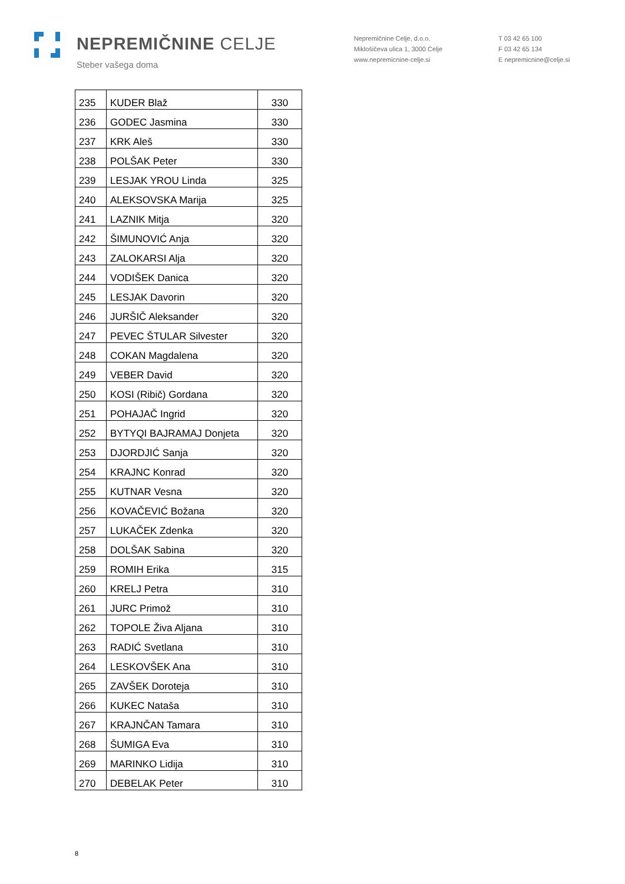NEPREMIČNINE CELJE
Steber vašega doma
Nepremičnine Celje, d.o.o.
Miklošičeva ulica 1, 3000 Celje
www.nepremicnine-celje.si
T 03 42 65 100
F 03 42 65 134
E nepremicnine@celje.si
| 235 | KUDER Blaž | 330 |
| 236 | GODEC Jasmina | 330 |
| 237 | KRK Aleš | 330 |
| 238 | POLŠAK Peter | 330 |
| 239 | LESJAK YROU Linda | 325 |
| 240 | ALEKSOVSKA Marija | 325 |
| 241 | LAZNIK Mitja | 320 |
| 242 | ŠIMUNOVIĆ Anja | 320 |
| 243 | ZALOKARSI Alja | 320 |
| 244 | VODIŠEK Danica | 320 |
| 245 | LESJAK Davorin | 320 |
| 246 | JURŠIČ Aleksander | 320 |
| 247 | PEVEC ŠTULAR Silvester | 320 |
| 248 | COKAN Magdalena | 320 |
| 249 | VEBER David | 320 |
| 250 | KOSI (Ribič) Gordana | 320 |
| 251 | POHAJAČ Ingrid | 320 |
| 252 | BYTYQI BAJRAMAJ Donjeta | 320 |
| 253 | DJORDJIĆ Sanja | 320 |
| 254 | KRAJNC Konrad | 320 |
| 255 | KUTNAR Vesna | 320 |
| 256 | KOVAČEVIĆ Božana | 320 |
| 257 | LUKAČEK Zdenka | 320 |
| 258 | DOLŠAK Sabina | 320 |
| 259 | ROMIH Erika | 315 |
| 260 | KRELJ Petra | 310 |
| 261 | JURC Primož | 310 |
| 262 | TOPOLE Živa Aljana | 310 |
| 263 | RADIĆ Svetlana | 310 |
| 264 | LESKOVŠEK Ana | 310 |
| 265 | ZAVŠEK Doroteja | 310 |
| 266 | KUKEC Nataša | 310 |
| 267 | KRAJNČAN Tamara | 310 |
| 268 | ŠUMIGA Eva | 310 |
| 269 | MARINKO Lidija | 310 |
| 270 | DEBELAK Peter | 310 |
8